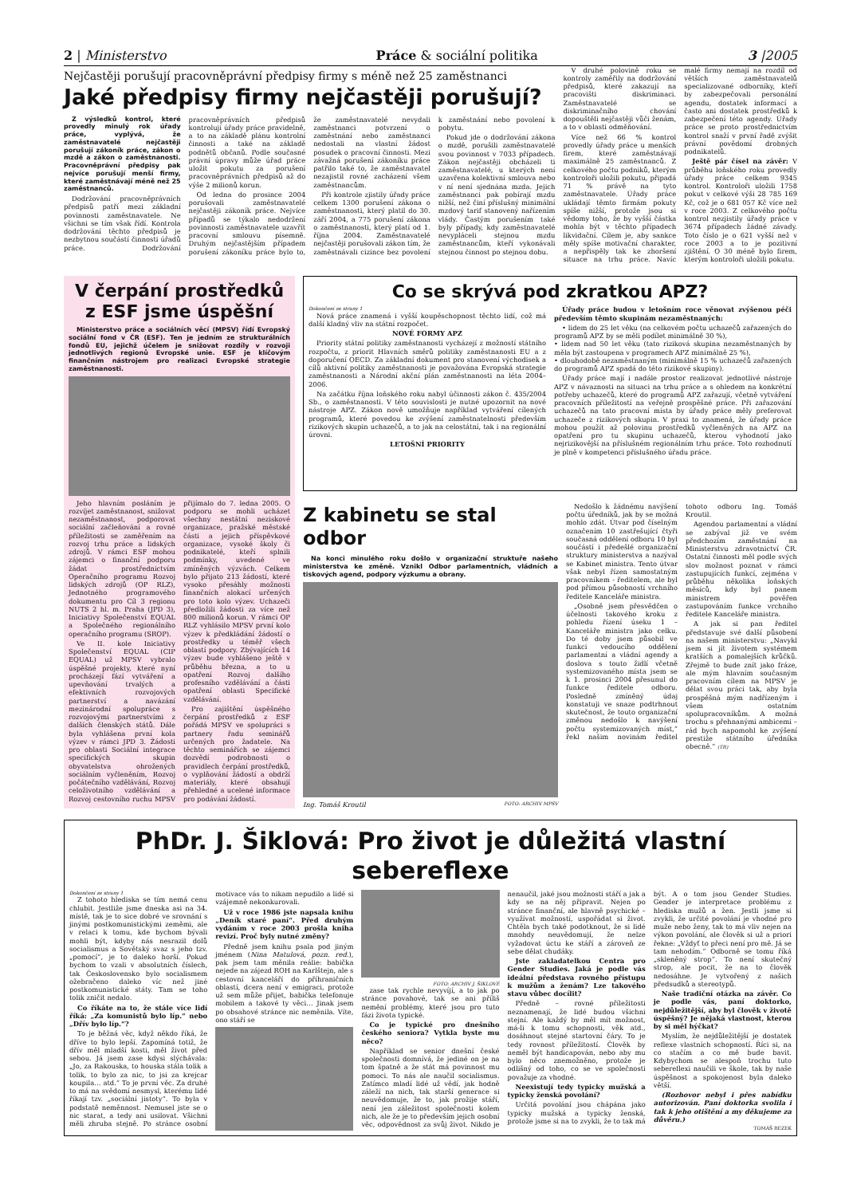2 | Ministerstvo Práce & sociální politika 3 |2005
Nejčastěji porušují pracovněprávní předpisy firmy s méně než 25 zaměstnanci
Jaké předpisy firmy nejčastěji porušují?
Z výsledků kontrol, které provedly minulý rok úřady práce, vyplývá, že zaměstnavatelé nejčastěji porušují zákoník práce, zákon o mzdě a zákon o zaměstnanosti. Pracovněprávní předpisy pak nejvíce porušují menší firmy, které zaměstnávají méně než 25 zaměstnanců.
Dodržování pracovněprávních předpisů patří mezi základní povinnosti zaměstnavatele. Ne všichni se tím však řídí. Kontrola dodržování těchto předpisů je nezbytnou součástí činnosti úřadů práce. Dodržování pracovněprávních předpisů kontrolují úřady práce pravidelně, a to na základě plánu kontrolní činnosti a také na základě podnětů občanů. Podle současné právní úpravy může úřad práce uložit pokutu za porušení pracovněprávních předpisů až do výše 2 milionů korun.
Od ledna do prosince 2004 porušovali zaměstnavatelé nejčastěji zákoník práce. Nejvíce případů se týkalo nedodržení povinnosti zaměstnavatele uzavřít pracovní smlouvu písemně. Druhým nejčastějším případem porušení zákoníku práce bylo to, že zaměstnavatelé nevydali zaměstnanci potvrzení o zaměstnání nebo zaměstnanci nedostali na vlastní žádost posudek o pracovní činnosti. Mezi závažná porušení zákoníku práce patřilo také to, že zaměstnavatel nezajistil rovné zacházení všem zaměstnancům.
Při kontrole zjistily úřady práce celkem 1300 porušení zákona o zaměstnanosti, který platil do 30. září 2004, a 775 porušení zákona o zaměstnanosti, který platí od 1. října 2004. Zaměstnavatelé nejčastěji porušovali zákon tím, že zaměstnávali cizince bez povolení k zaměstnání nebo povolení k pobytu.
Pokud jde o dodržování zákona o mzdě, porušili zaměstnavatelé svou povinnost v 7033 případech. Zákon nejčastěji obcházeli ti zaměstnavatelé, u kterých není uzavřena kolektivní smlouva nebo v ní není sjednána mzda. Jejich zaměstnanci pak pobírají mzdu nižší, než činí příslušný minimální mzdový tarif stanovený nařízením vlády. Častým porušením také byly případy, kdy zaměstnavatelé nevypláceli stejnou mzdu zaměstnancům, kteří vykonávali stejnou činnost po stejnou dobu.
V druhé polovině roku se kontroly zaměřily na dodržování předpisů, které zakazují na pracovišti diskriminaci. Zaměstnavatelé se diskriminačního chování dopouštěli nejčastěji vůči ženám, a to v oblasti odměňování.
Více než 66 % kontrol provedly úřady práce u menších firem, které zaměstnávají maximálně 25 zaměstnanců. Z celkového počtu podniků, kterým kontroloři uložili pokutu, připadá 71 % právě na tyto zaměstnavatele. Úřady práce ukládají těmto firmám pokuty spíše nižší, protože jsou si vědomy toho, že by vyšší částka mohla být v těchto případech likvidační. Cílem je, aby sankce měly spíše motivační charakter, a nepřispěly tak ke zhoršení situace na trhu práce. Navíc malé firmy nemají na rozdíl od větších zaměstnavatelů specializované odborníky, kteří by zabezpečovali personální agendu, dostatek informací a často ani dostatek prostředků k zabezpečení této agendy. Úřady práce se proto prostřednictvím kontrol snaží v první řadě zvýšit právní povědomí drobných podnikatelů.
Ještě pár čísel na závěr: V průběhu loňského roku provedly úřady práce celkem 9345 kontrol. Kontroloři uložili 1758 pokut v celkové výši 28 785 169 Kč, což je o 681 057 Kč více než v roce 2003. Z celkového počtu kontrol nezjistily úřady práce v 3674 případech žádné závady. Toto číslo je o 621 vyšší než v roce 2003 a to je pozitivní zjištění. O 30 méně bylo firem, kterým kontroloři uložili pokutu.
V čerpání prostředků z ESF jsme úspěšní
Ministerstvo práce a sociálních věcí (MPSV) řídí Evropský sociální fond v ČR (ESF). Ten je jedním ze strukturálních fondů EU, jejichž účelem je snižovat rozdíly v rozvoji jednotlivých regionů Evropské unie. ESF je klíčovým finančním nástrojem pro realizaci Evropské strategie zaměstnanosti.
Jeho hlavním posláním je rozvíjet zaměstnanost, snižovat nezaměstnanost, podporovat sociální začleňování a rovné příležitosti se zaměřením na rozvoj trhu práce a lidských zdrojů. V rámci ESF mohou zájemci o finanční podporu žádat prostřednictvím Operačního programu Rozvoj lidských zdrojů (OP RLZ), Jednotného programového dokumentu pro Cíl 3 regionu NUTS 2 hl. m. Praha (JPD 3), Iniciativy Společenství EQUAL a Společného regionálního operačního programu (SROP).
Ve II. kole Iniciativy Společenství EQUAL (CIP EQUAL) už MPSV vybralo úspěšné projekty, které nyní procházejí fází vytváření a upevňování trvalých a efektivních rozvojových partnerství a navázání mezinárodní spolupráce s rozvojovými partnerstvími z dalších členských států. Dále byla vyhlášena první kola výzev v rámci JPD 3. Žádosti pro oblasti Sociální integrace specifických skupin obyvatelstva ohrožených sociálním vyčleněním, Rozvoj počátečního vzdělávání, Rozvoj celoživotního vzdělávání a Rozvoj cestovního ruchu MPSV přijímalo do 7. ledna 2005. O podporu se mohli ucházet všechny nestátní neziskové organizace, pražské městské části a jejich příspěvkové organizace, vysoké školy či podnikatelé, kteří splnili podmínky, uvedené ve zmíněných výzvách. Celkem bylo přijato 213 žádostí, které vysoko přesáhly možnosti finančních alokací určených pro toto kolo výzev. Uchazeči předložili žádosti za více než 800 milionů korun. V rámci OP RLZ vyhlásilo MPSV první kolo výzev k předkládání žádostí o prostředky u téměř všech oblastí podpory. Zbývajících 14 výzev bude vyhlášeno ještě v průběhu března, a to u opatření Rozvoj dalšího profesního vzdělávání a části opatření oblasti Specifické vzdělávání.
Pro zajištění úspěšného čerpání prostředků z ESF pořádá MPSV ve spolupráci s partnery řadu seminářů určených pro žadatele. Na těchto seminářích se zájemci dozvědí podrobnosti o pravidlech čerpání prostředků, o vyplňování žádostí a obdrží materiály, které obsahují přehledné a ucelené informace pro podávání žádostí.
Co se skrývá pod zkratkou APZ?
Dokončení ze strany 1
Nová práce znamená i vyšší koupěschopnost těchto lidí, což má další kladný vliv na státní rozpočet.
NOVÉ FORMY APZ
Priority státní politiky zaměstnanosti vycházejí z možností státního rozpočtu, z priorit Hlavních směrů politiky zaměstnanosti EU a z doporučení OECD. Za základní dokument pro stanovení východisek a cílů aktivní politiky zaměstnanosti je považována Evropská strategie zaměstnanosti a Národní akční plán zaměstnanosti na léta 2004–2006.
Na začátku října loňského roku nabyl účinnosti zákon č. 435/2004 Sb., o zaměstnanosti. V této souvislosti je nutné upozornit na nové nástroje APZ. Zákon nově umožňuje například vytváření cílených programů, které povedou ke zvýšení zaměstnatelnosti především rizikových skupin uchazečů, a to jak na celostátní, tak i na regionální úrovni.
LETOŠNÍ PRIORITY
Úřady práce budou v letošním roce věnovat zvýšenou péči především těmto skupinám nezaměstnaných:
• lidem do 25 let věku (na celkovém počtu uchazečů zařazených do programů APZ by se měli podílet minimálně 30 %),
• lidem nad 50 let věku (tato riziková skupina nezaměstnaných by měla být zastoupena v programech APZ minimálně 25 %),
• dlouhodobě nezaměstnaným (minimálně 15 % uchazečů zařazených do programů APZ spadá do této rizikové skupiny).
Úřady práce mají i nadále prostor realizovat jednotlivé nástroje APZ v návaznosti na situaci na trhu práce a s ohledem na konkrétní potřeby uchazečů, které do programů APZ zařazují, včetně vytváření pracovních příležitostí na veřejně prospěšné práce. Při zařazování uchazečů na tato pracovní místa by úřady práce měly preferovat uchazeče z rizikových skupin. V praxi to znamená, že úřady práce mohou použít až polovinu prostředků vyčleněných na APZ na opatření pro tu skupinu uchazečů, kterou vyhodnotí jako nejrizikovější na příslušném regionálním trhu práce. Toto rozhodnutí je plně v kompetenci příslušného úřadu práce.
Z kabinetu se stal odbor
Na konci minulého roku došlo v organizační struktuře našeho ministerstva ke změně. Vznikl Odbor parlamentních, vládních a tiskových agend, podpory výzkumu a obrany.
Ing. Tomáš Kroutil FOTO: ARCHIV MPSV
Nedošlo k žádnému navýšení počtu úředníků, jak by se možná mohlo zdát. Útvar pod číselným označením 10 zastřešující čtyři současná oddělení odboru 10 byl součástí i předešlé organizační struktury ministerstva a nazýval se Kabinet ministra. Tento útvar však nebyl řízen samostatným pracovníkem - ředitelem, ale byl pod přímou působností vrchního ředitele Kanceláře ministra.
„Osobně jsem přesvědčen o účelnosti takového kroku z pohledu řízení úseku 1 – Kanceláře ministra jako celku. Do té doby jsem působil ve funkci vedoucího oddělení parlamentní a vládní agendy a doslova s touto židlí včetně systemizovaného místa jsem se k 1. prosinci 2004 přesunul do funkce ředitele odboru. Posledně zmíněný údaj konstatuji ve snaze podtrhnout skutečnost, že touto organizační změnou nedošlo k navýšení počtu systemizovaných míst,“ řekl našim novinám ředitel tohoto odboru Ing. Tomáš Kroutil.
Agendou parlamentní a vládní se zabýval již ve svém předchozím zaměstnání na Ministerstvu zdravotnictví ČR. Ostatní činnosti měl podle svých slov možnost poznat v rámci zastupujících funkcí, zejména v průběhu několika loňských měsíců, kdy byl panem ministrem pověřen zastupováním funkce vrchního ředitele Kanceláře ministra.
A jak si pan ředitel představuje své další působení na našem ministerstvu: „Navykl jsem si jít životem systémem kratších a pomalejších krůčků. Zřejmě to bude znít jako fráze, ale mým hlavním současným pracovním cílem na MPSV je dělat svou práci tak, aby byla prospěšná mým nadřízeným i všem ostatním spolupracovníkům. A možná trochu s přehnanými ambicemi – rád bych napomohl ke zvýšení prestiže státního úředníka obecně.“ (TR)
PhDr. J. Šiklová: Pro život je důležitá vlastní sebereflexe
Dokončení ze strany 1
Z tohoto hlediska se tím nemá cenu chlubit. Jestliže jsme dneska asi na 34. místě, tak je to sice dobré ve srovnání s jinými postkomunistickými zeměmi, ale v relaci k tomu, kde bychom bývali mohli být, kdyby nás nesrazil dolů socialismus a Sovětský svaz s jeho tzv. „pomocí“, je to daleko horší. Pokud bychom to vzali v absolutních číslech, tak Československo bylo socialismem ožebračeno daleko víc než jiné postkomunistické státy. Tam se toho tolik zničit nedalo.
Co říkáte na to, že stále více lidí říká: „Za komunistů bylo líp.“ nebo „Dřív bylo líp.“?
To je běžná věc, když někdo říká, že dříve to bylo lepší. Zapomíná totiž, že dřív měl mladší kosti, měl život před sebou. Já jsem zase kdysi slýchávala: „Jo, za Rakouska, to houska stála tolik a tolik, to bylo za nic, to jsi za krejcar koupila… atd.“ To je první věc. Za druhé to má na svědomí nesmysl, kterému lidé říkají tzv. „sociální jistoty“. To byla v podstatě neměnnost. Nemusel jste se o nic starat, a tedy ani usilovat. Všichni měli zhruba stejně. Po stránce osobní motivace vás to nikam nepudilo a lidé si vzájemně nekonkurovali.
Už v roce 1986 jste napsala knihu „Deník staré paní“. Před druhým vydáním v roce 2003 prošla kniha revizí. Proč byly nutné změny?
Předně jsem knihu psala pod jiným jménem (Nina Matulová, pozn. red.), pak jsem tam měnila reálie: babička nejede na zájezd ROH na Karlštejn, ale s cestovní kanceláří do příhraničních oblastí, dcera není v emigraci, protože už sem může přijet, babička telefonuje mobilem a takové ty věci… Jinak jsem po obsahové stránce nic neměnila. Víte, ono stáří se
FOTO: ARCHIV J. ŠIKLOVÉ
zase tak rychle nevyvíjí, a to jak po stránce povahové, tak se ani příliš nemění problémy, které jsou pro tuto fázi života typické.
Co je typické pro dnešního českého seniora? Vytkla byste mu něco?
Například se senior dnešní české společnosti domnívá, že jediné on je na tom špatně a že stát má povinnost mu pomoci. To nás ale naučil socialismus. Zatímco mladí lidé už vědí, jak hodně záleží na nich, tak starší generace si neuvědomuje, že to, jak prožije stáří, není jen záležitost společnosti kolem nich, ale že je to především jejich osobní věc, odpovědnost za svůj život. Nikdo je nenaučil, jaké jsou možnosti stáří a jak a kdy se na něj připravit. Nejen po stránce finanční, ale hlavně psychické – využívat možností, uspořádat si život. Chtěla bych také podotknout, že si lidé mnohdy neuvědomují, že nelze vyžadovat úctu ke stáří a zároveň ze sebe dělat chudáky.
Jste zakladatelkou Centra pro Gender Studies. Jaká je podle vás ideální představa rovného přístupu k mužům a ženám? Lze takového stavu vůbec docílit?
Předně – rovné příležitosti neznamenají, že lidé budou všichni stejní. Ale každý by měl mít možnost, má-li k tomu schopnosti, věk atd., dosáhnout stejné startovní čáry. To je tedy rovnost příležitostí. Člověk by neměl být handicapován, nebo aby mu bylo něco znemožněno, protože je odlišný od toho, co se ve společnosti považuje za vhodné.
Neexistují tedy typicky mužská a typicky ženská povolání?
Určitá povolání jsou chápána jako typicky mužská a typicky ženská, protože jsme si na to zvykli, že to tak má být. A o tom jsou Gender Studies. Gender je interpretace problému z hlediska mužů a žen. Jestli jsme si zvykli, že určité povolání je vhodné pro muže nebo ženy, tak to má vliv nejen na výkon povolání, ale člověk si už a priori řekne: „Vždyť to přeci není pro mě. Já se tam nehodím.“ Odborně se tomu říká „skleněný strop“. To není skutečný strop, ale pocit, že na to člověk nedosáhne. Je vytvořený z našich předsudků a stereotypů.
Naše tradiční otázka na závěr. Co je podle vás, paní doktorko, nejdůležitější, aby byl člověk v životě úspěšný? Je nějaká vlastnost, kterou by si měl hýčkat?
Myslím, že nejdůležitější je dostatek reflexe vlastních schopností. Říci si, na co stačím a co mě bude bavit. Kdybychom se alespoň trochu tuto sebereflexi naučili ve škole, tak by naše úspěšnost a spokojenost byla daleko větší.
(Rozhovor nebyl i přes nabídku autorizován. Paní doktorka svolila i tak k jeho otištění a my děkujeme za důvěru.)
TOMÁŠ REZEK